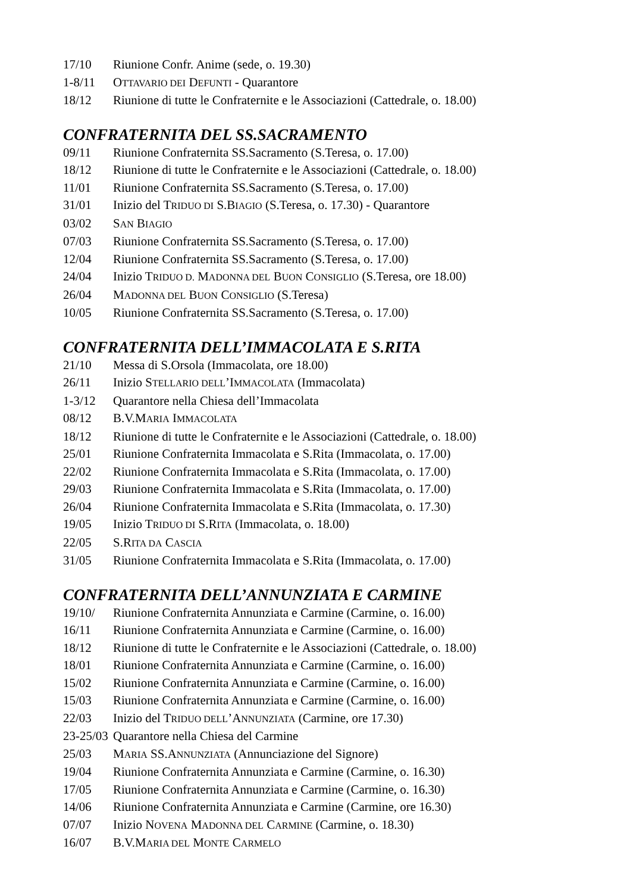17/10 Riunione Confr. Anime (sede, o. 19.30)
1-8/11 OTTAVARIO DEI DEFUNTI - Quarantore
18/12 Riunione di tutte le Confraternite e le Associazioni (Cattedrale, o. 18.00)
CONFRATERNITA DEL SS.SACRAMENTO
09/11 Riunione Confraternita SS.Sacramento (S.Teresa, o. 17.00)
18/12 Riunione di tutte le Confraternite e le Associazioni (Cattedrale, o. 18.00)
11/01 Riunione Confraternita SS.Sacramento (S.Teresa, o. 17.00)
31/01 Inizio del TRIDUO DI S.BIAGIO (S.Teresa, o. 17.30) - Quarantore
03/02 SAN BIAGIO
07/03 Riunione Confraternita SS.Sacramento (S.Teresa, o. 17.00)
12/04 Riunione Confraternita SS.Sacramento (S.Teresa, o. 17.00)
24/04 Inizio TRIDUO D. MADONNA DEL BUON CONSIGLIO (S.Teresa, ore 18.00)
26/04 MADONNA DEL BUON CONSIGLIO (S.Teresa)
10/05 Riunione Confraternita SS.Sacramento (S.Teresa, o. 17.00)
CONFRATERNITA DELL’IMMACOLATA E S.RITA
21/10 Messa di S.Orsola (Immacolata, ore 18.00)
26/11 Inizio STELLARIO DELL’IMMACOLATA (Immacolata)
1-3/12 Quarantore nella Chiesa dell’Immacolata
08/12 B.V.MARIA IMMACOLATA
18/12 Riunione di tutte le Confraternite e le Associazioni (Cattedrale, o. 18.00)
25/01 Riunione Confraternita Immacolata e S.Rita (Immacolata, o. 17.00)
22/02 Riunione Confraternita Immacolata e S.Rita (Immacolata, o. 17.00)
29/03 Riunione Confraternita Immacolata e S.Rita (Immacolata, o. 17.00)
26/04 Riunione Confraternita Immacolata e S.Rita (Immacolata, o. 17.30)
19/05 Inizio TRIDUO DI S.RITA (Immacolata, o. 18.00)
22/05 S.RITA DA CASCIA
31/05 Riunione Confraternita Immacolata e S.Rita (Immacolata, o. 17.00)
CONFRATERNITA DELL’ANNUNZIATA E CARMINE
19/10/ Riunione Confraternita Annunziata e Carmine (Carmine, o. 16.00)
16/11 Riunione Confraternita Annunziata e Carmine (Carmine, o. 16.00)
18/12 Riunione di tutte le Confraternite e le Associazioni (Cattedrale, o. 18.00)
18/01 Riunione Confraternita Annunziata e Carmine (Carmine, o. 16.00)
15/02 Riunione Confraternita Annunziata e Carmine (Carmine, o. 16.00)
15/03 Riunione Confraternita Annunziata e Carmine (Carmine, o. 16.00)
22/03 Inizio del TRIDUO DELL’ANNUNZIATA (Carmine, ore 17.30)
23-25/03 Quarantore nella Chiesa del Carmine
25/03 MARIA SS.ANNUNZIATA (Annunciazione del Signore)
19/04 Riunione Confraternita Annunziata e Carmine (Carmine, o. 16.30)
17/05 Riunione Confraternita Annunziata e Carmine (Carmine, o. 16.30)
14/06 Riunione Confraternita Annunziata e Carmine (Carmine, ore 16.30)
07/07 Inizio NOVENA MADONNA DEL CARMINE (Carmine, o. 18.30)
16/07 B.V.MARIA DEL MONTE CARMELO